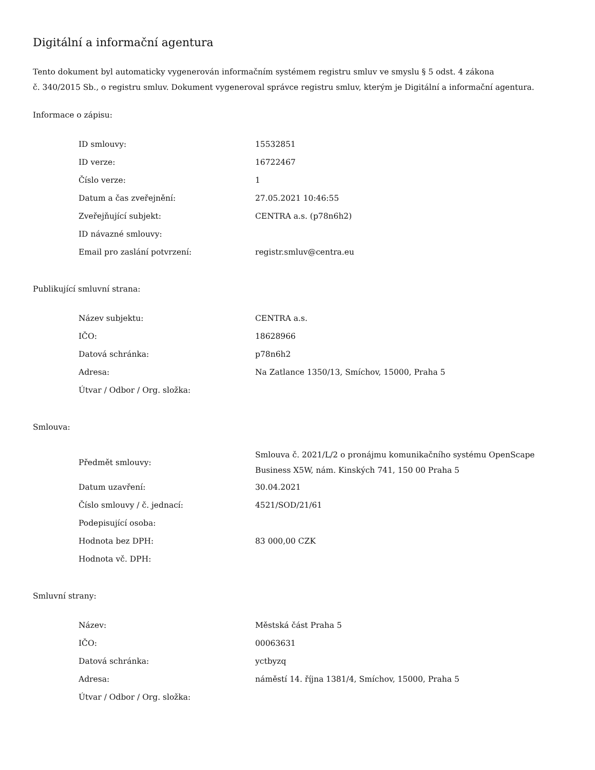Digitální a informační agentura
Tento dokument byl automaticky vygenerován informačním systémem registru smluv ve smyslu § 5 odst. 4 zákona
č. 340/2015 Sb., o registru smluv. Dokument vygeneroval správce registru smluv, kterým je Digitální a informační agentura.
Informace o zápisu:
| ID smlouvy: | 15532851 |
| ID verze: | 16722467 |
| Číslo verze: | 1 |
| Datum a čas zveřejnění: | 27.05.2021 10:46:55 |
| Zveřejňující subjekt: | CENTRA a.s. (p78n6h2) |
| ID návazné smlouvy: | |
| Email pro zaslání potvrzení: | registr.smluv@centra.eu |
Publikující smluvní strana:
| Název subjektu: | CENTRA a.s. |
| IČO: | 18628966 |
| Datová schránka: | p78n6h2 |
| Adresa: | Na Zatlance 1350/13, Smíchov, 15000, Praha 5 |
| Útvar / Odbor / Org. složka: | |
Smlouva:
| Předmět smlouvy: | Smlouva č. 2021/L/2 o pronájmu komunikačního systému OpenScape Business X5W, nám. Kinských 741, 150 00 Praha 5 |
| Datum uzavření: | 30.04.2021 |
| Číslo smlouvy / č. jednací: | 4521/SOD/21/61 |
| Podepisující osoba: | |
| Hodnota bez DPH: | 83 000,00 CZK |
| Hodnota vč. DPH: | |
Smluvní strany:
| Název: | Městská část Praha 5 |
| IČO: | 00063631 |
| Datová schránka: | yctbyzq |
| Adresa: | náměstí 14. října 1381/4, Smíchov, 15000, Praha 5 |
| Útvar / Odbor / Org. složka: | |